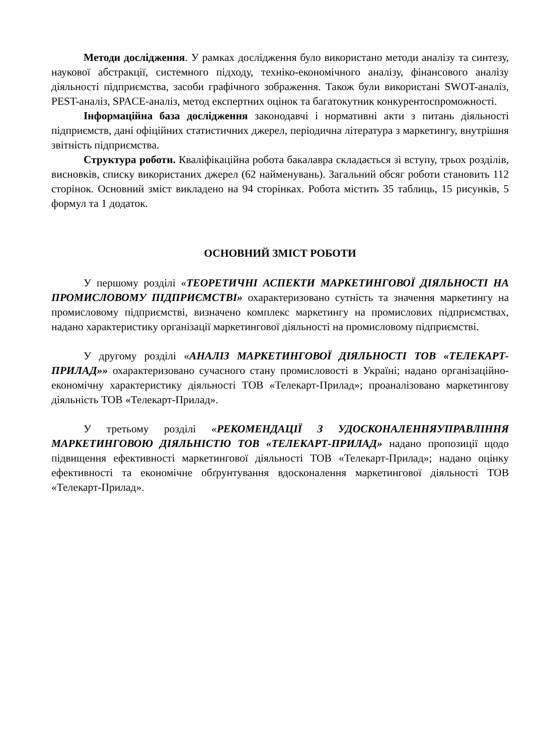Методи дослідження. У рамках дослідження було використано методи аналізу та синтезу, наукової абстракції, системного підходу, техніко-економічного аналізу, фінансового аналізу діяльності підприємства, засоби графічного зображення. Також були використані SWOT-аналіз, PEST-аналіз, SPACE-аналіз, метод експертних оцінок та багатокутник конкурентоспроможності.
Інформаційна база дослідження законодавчі і нормативні акти з питань діяльності підприємств, дані офіційних статистичних джерел, періодична література з маркетингу, внутрішня звітність підприємства.
Структура роботи. Кваліфікаційна робота бакалавра складається зі вступу, трьох розділів, висновків, списку використаних джерел (62 найменувань). Загальний обсяг роботи становить 112 сторінок. Основний зміст викладено на 94 сторінках. Робота містить 35 таблиць, 15 рисунків, 5 формул та 1 додаток.
ОСНОВНИЙ ЗМІСТ РОБОТИ
У першому розділі «ТЕОРЕТИЧНІ АСПЕКТИ МАРКЕТИНГОВОЇ ДІЯЛЬНОСТІ НА ПРОМИСЛОВОМУ ПІДПРИЄМСТВІ» охарактеризовано сутність та значення маркетингу на промисловому підприємстві, визначено комплекс маркетингу на промислових підприємствах, надано характеристику організації маркетингової діяльності на промисловому підприємстві.
У другому розділі «АНАЛІЗ МАРКЕТИНГОВОЇ ДІЯЛЬНОСТІ ТОВ «ТЕЛЕКАРТ-ПРИЛАД»» охарактеризовано сучасного стану промисловості в Україні; надано організаційно-економічну характеристику діяльності ТОВ «Телекарт-Прилад»; проаналізовано маркетингову діяльність ТОВ «Телекарт-Прилад».
У третьому розділі «РЕКОМЕНДАЦІЇ З УДОСКОНАЛЕННЯУПРАВЛІННЯ МАРКЕТИНГОВОЮ ДІЯЛЬНІСТЮ ТОВ «ТЕЛЕКАРТ-ПРИЛАД» надано пропозиції щодо підвищення ефективності маркетингової діяльності ТОВ «Телекарт-Прилад»; надано оцінку ефективності та економічне обґрунтування вдосконалення маркетингової діяльності ТОВ «Телекарт-Прилад».